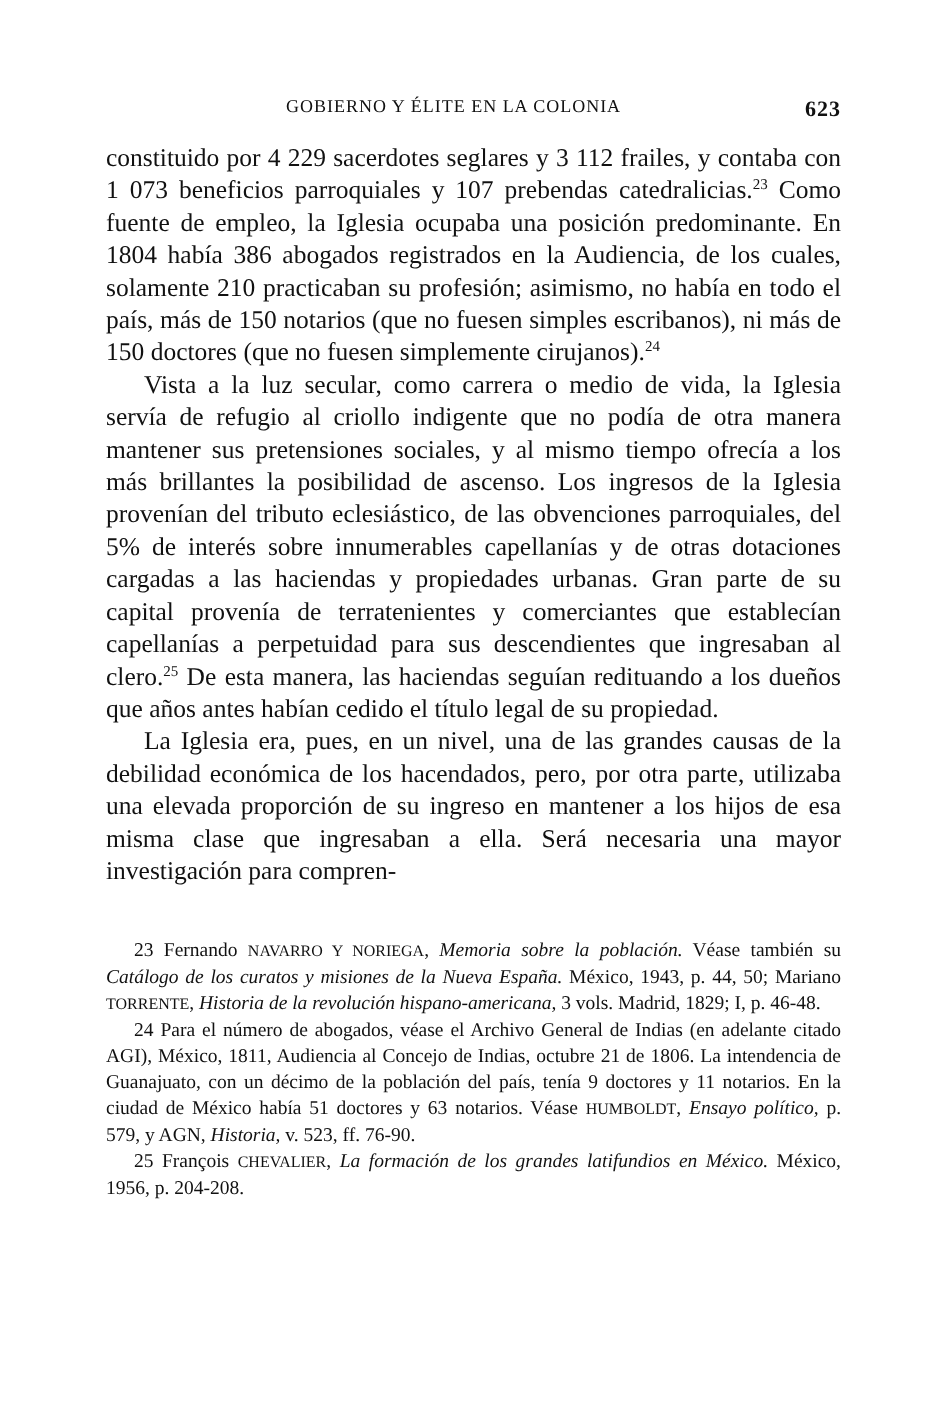GOBIERNO Y ÉLITE EN LA COLONIA 623
constituido por 4 229 sacerdotes seglares y 3 112 frailes, y contaba con 1 073 beneficios parroquiales y 107 prebendas catedralicias.<sup>23</sup> Como fuente de empleo, la Iglesia ocupaba una posición predominante. En 1804 había 386 abogados registrados en la Audiencia, de los cuales, solamente 210 practicaban su profesión; asimismo, no había en todo el país, más de 150 notarios (que no fuesen simples escribanos), ni más de 150 doctores (que no fuesen simplemente cirujanos).<sup>24</sup>
Vista a la luz secular, como carrera o medio de vida, la Iglesia servía de refugio al criollo indigente que no podía de otra manera mantener sus pretensiones sociales, y al mismo tiempo ofrecía a los más brillantes la posibilidad de ascenso. Los ingresos de la Iglesia provenían del tributo eclesiástico, de las obvenciones parroquiales, del 5% de interés sobre innumerables capellanías y de otras dotaciones cargadas a las haciendas y propiedades urbanas. Gran parte de su capital provenía de terratenientes y comerciantes que establecían capellanías a perpetuidad para sus descendientes que ingresaban al clero.<sup>25</sup> De esta manera, las haciendas seguían redituando a los dueños que años antes habían cedido el título legal de su propiedad.
La Iglesia era, pues, en un nivel, una de las grandes causas de la debilidad económica de los hacendados, pero, por otra parte, utilizaba una elevada proporción de su ingreso en mantener a los hijos de esa misma clase que ingresaban a ella. Será necesaria una mayor investigación para compren-
23 Fernando NAVARRO Y NORIEGA, Memoria sobre la población. Véase también su Catálogo de los curatos y misiones de la Nueva España. México, 1943, p. 44, 50; Mariano TORRENTE, Historia de la revolución hispano-americana, 3 vols. Madrid, 1829; I, p. 46-48.
24 Para el número de abogados, véase el Archivo General de Indias (en adelante citado AGI), México, 1811, Audiencia al Concejo de Indias, octubre 21 de 1806. La intendencia de Guanajuato, con un décimo de la población del país, tenía 9 doctores y 11 notarios. En la ciudad de México había 51 doctores y 63 notarios. Véase HUMBOLDT, Ensayo político, p. 579, y AGN, Historia, v. 523, ff. 76-90.
25 François CHEVALIER, La formación de los grandes latifundios en México. México, 1956, p. 204-208.